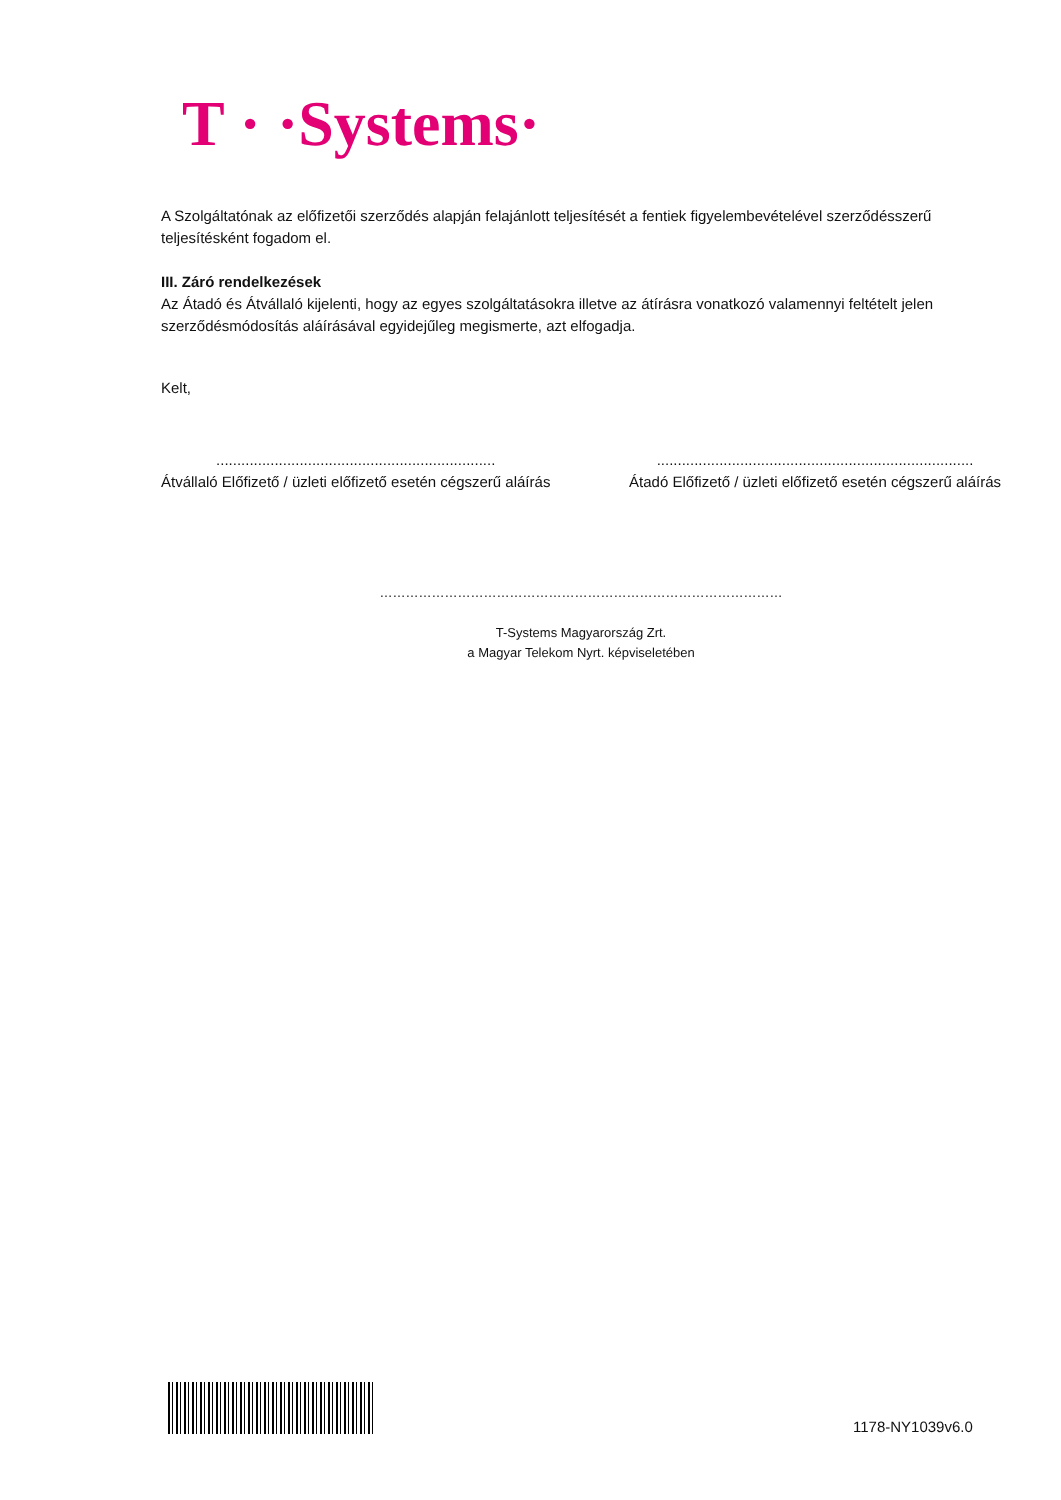T · ·Systems·
A Szolgáltatónak az előfizetői szerződés alapján felajánlott teljesítését a fentiek figyelembevételével szerződésszerű teljesítésként fogadom el.
III. Záró rendelkezések
Az Átadó és Átvállaló kijelenti, hogy az egyes szolgáltatásokra illetve az átírásra vonatkozó valamennyi feltételt jelen szerződésmódosítás aláírásával egyidejűleg megismerte, azt elfogadja.
Kelt,
...................................................................
Átvállaló Előfizető / üzleti előfizető esetén cégszerű aláírás
............................................................................
Átadó Előfizető / üzleti előfizető esetén cégszerű aláírás
…………………………………………………………………………………
T-Systems Magyarország Zrt.
a Magyar Telekom Nyrt. képviseletében
1178-NY1039v6.0